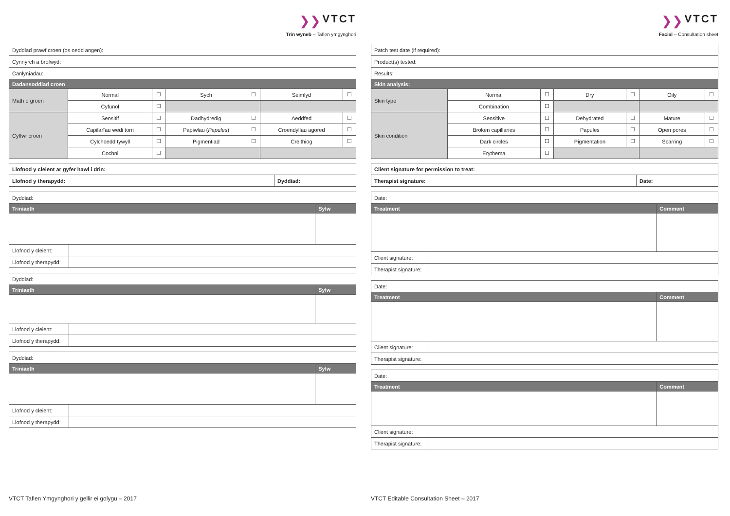❯❯ VTCT
Trin wyneb – Taflen ymgynghori
| Dyddiad prawf croen (os oedd angen): | | | | | | |
| Cynnyrch a brofwyd: | | | | | | |
| Canlyniadau: | | | | | | |
| Dadansoddiad croen | | | | | | |
| Math o groen | Normal | ☐ | Sych | ☐ | Seimlyd | ☐ |
| | Cyfunol | ☐ | | | | |
| Cyflwr croen | Sensitif | ☐ | Dadhydredig | ☐ | Aeddfed | ☐ |
| | Capilarïau wedi torri | ☐ | Papiwlau ( Papules ) | ☐ | Croendyllau agored | ☐ |
| | Cylchoedd tywyll | ☐ | Pigmentiad | ☐ | Creithiog | ☐ |
| | Cochni | ☐ | | | | |
| Llofnod y cleient ar gyfer hawl i drin: | |
| Llofnod y therapydd: | Dyddiad: |
| Dyddiad: | | |
| Triniaeth | | Sylw |
| Llofnod y cleient: | | |
| Llofnod y therapydd: | | |
| Dyddiad: | | |
| Triniaeth | | Sylw |
| Llofnod y cleient: | | |
| Llofnod y therapydd: | | |
| Dyddiad: | | |
| Triniaeth | | Sylw |
| Llofnod y cleient: | | |
| Llofnod y therapydd: | | |
VTCT Taflen Ymgynghori y gellir ei golygu – 2017
❯❯ VTCT
Facial – Consultation sheet
| Patch test date (if required): | | | | | | |
| Product(s) tested: | | | | | | |
| Results: | | | | | | |
| Skin analysis: | | | | | | |
| Skin type | Normal | ☐ | Dry | ☐ | Oily | ☐ |
| | Combination | ☐ | | | | |
| Skin condition | Sensitive | ☐ | Dehydrated | ☐ | Mature | ☐ |
| | Broken capillaries | ☐ | Papules | ☐ | Open pores | ☐ |
| | Dark circles | ☐ | Pigmentation | ☐ | Scarring | ☐ |
| | Erythema | ☐ | | | | |
| Client signature for permission to treat: | |
| Therapist signature: | Date: |
| Date: | | |
| Treatment | | Comment |
| Client signature: | | |
| Therapist signature: | | |
| Date: | | |
| Treatment | | Comment |
| Client signature: | | |
| Therapist signature: | | |
| Date: | | |
| Treatment | | Comment |
| Client signature: | | |
| Therapist signature: | | |
VTCT Editable Consultation Sheet – 2017